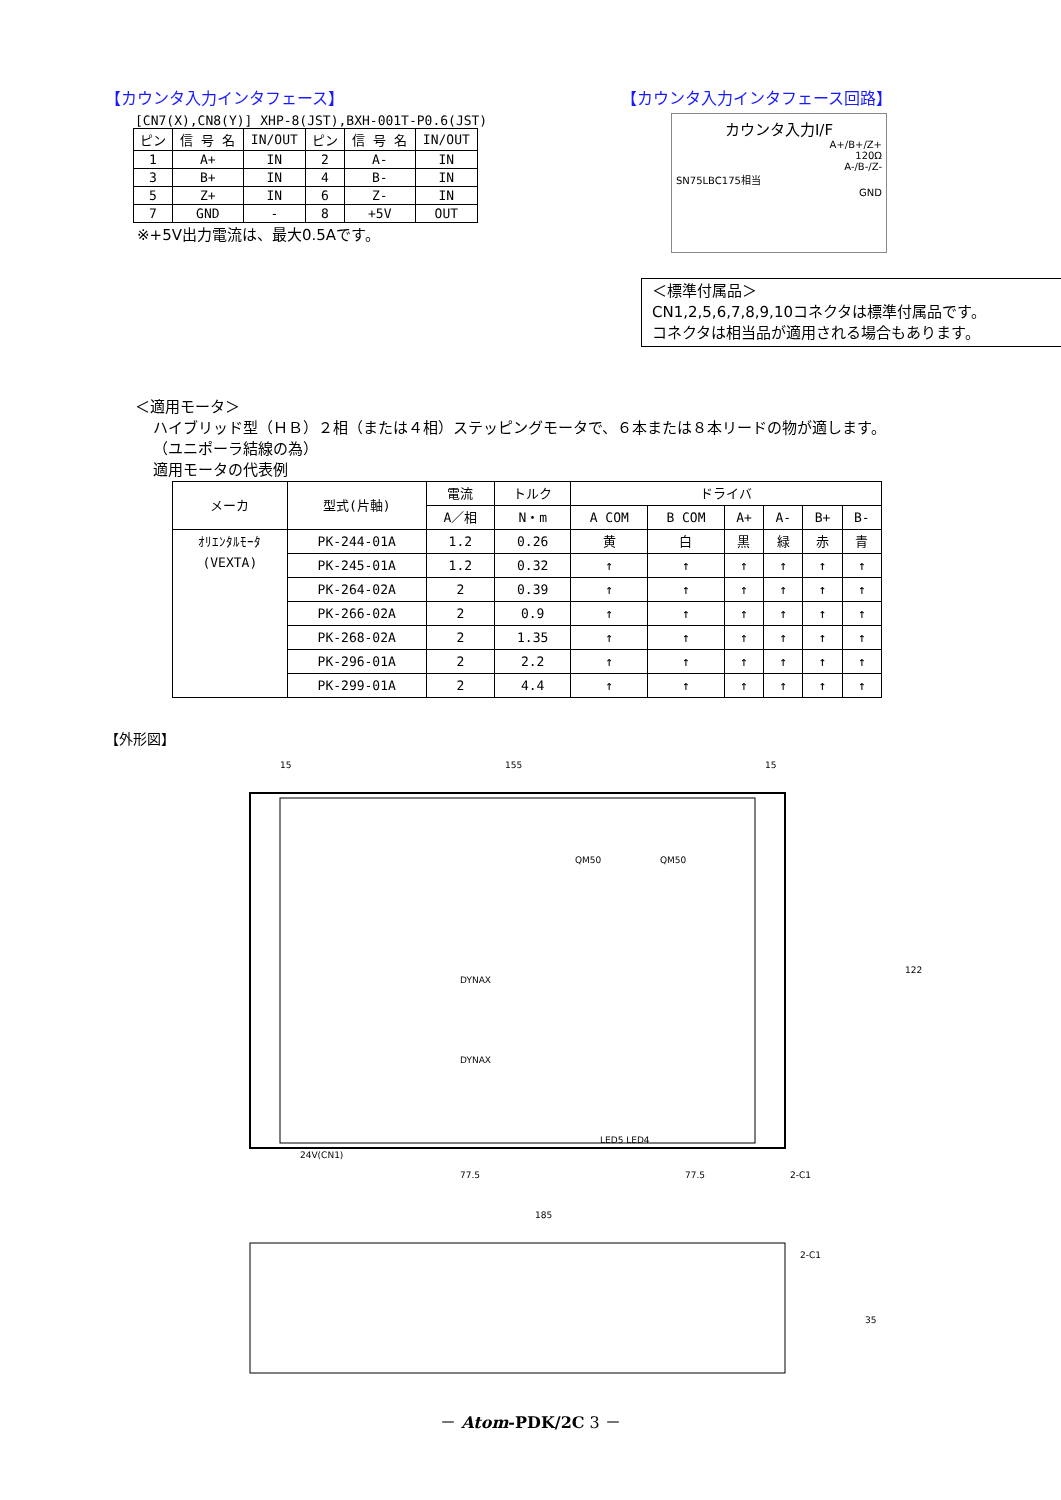【カウンタ入力インタフェース】
[CN7(X),CN8(Y)] XHP-8(JST),BXH-001T-P0.6(JST)
| ピン | 信 号 名 | IN/OUT | ピン | 信 号 名 | IN/OUT |
| --- | --- | --- | --- | --- | --- |
| 1 | A+ | IN | 2 | A- | IN |
| 3 | B+ | IN | 4 | B- | IN |
| 5 | Z+ | IN | 6 | Z- | IN |
| 7 | GND | - | 8 | +5V | OUT |
※+5V出力電流は、最大0.5Aです。
【カウンタ入力インタフェース回路】
カウンタ入力I/F
A+/B+/Z+
120Ω
A-/B-/Z-
SN75LBC175相当
GND
＜標準付属品＞
CN1,2,5,6,7,8,9,10コネクタは標準付属品です。
コネクタは相当品が適用される場合もあります。
＜適用モータ＞
ハイブリッド型（ＨＢ）２相（または４相）ステッピングモータで、６本または８本リードの物が適します。
（ユニポーラ結線の為）
適用モータの代表例
| メーカ | 型式(片軸) | 電流 | トルク | ドライバ | | | | | |
| --- | --- | --- | --- | --- | --- | --- | --- | --- | --- |
| | | A／相 | N・m | A COM | B COM | A+ | A- | B+ | B- |
| ｵﾘｴﾝﾀﾙﾓｰﾀ (VEXTA) | PK-244-01A | 1.2 | 0.26 | 黄 | 白 | 黒 | 緑 | 赤 | 青 |
| | PK-245-01A | 1.2 | 0.32 | ↑ | ↑ | ↑ | ↑ | ↑ | ↑ |
| | PK-264-02A | 2 | 0.39 | ↑ | ↑ | ↑ | ↑ | ↑ | ↑ |
| | PK-266-02A | 2 | 0.9 | ↑ | ↑ | ↑ | ↑ | ↑ | ↑ |
| | PK-268-02A | 2 | 1.35 | ↑ | ↑ | ↑ | ↑ | ↑ | ↑ |
| | PK-296-01A | 2 | 2.2 | ↑ | ↑ | ↑ | ↑ | ↑ | ↑ |
| | PK-299-01A | 2 | 4.4 | ↑ | ↑ | ↑ | ↑ | ↑ | ↑ |
【外形図】
15
155
15
185
77.5
77.5
2-C1
122
QM50
QM50
DYNAX
DYNAX
LED5 LED4
24V(CN1)
2-C1
35
－ Atom-PDK/2C 3 －